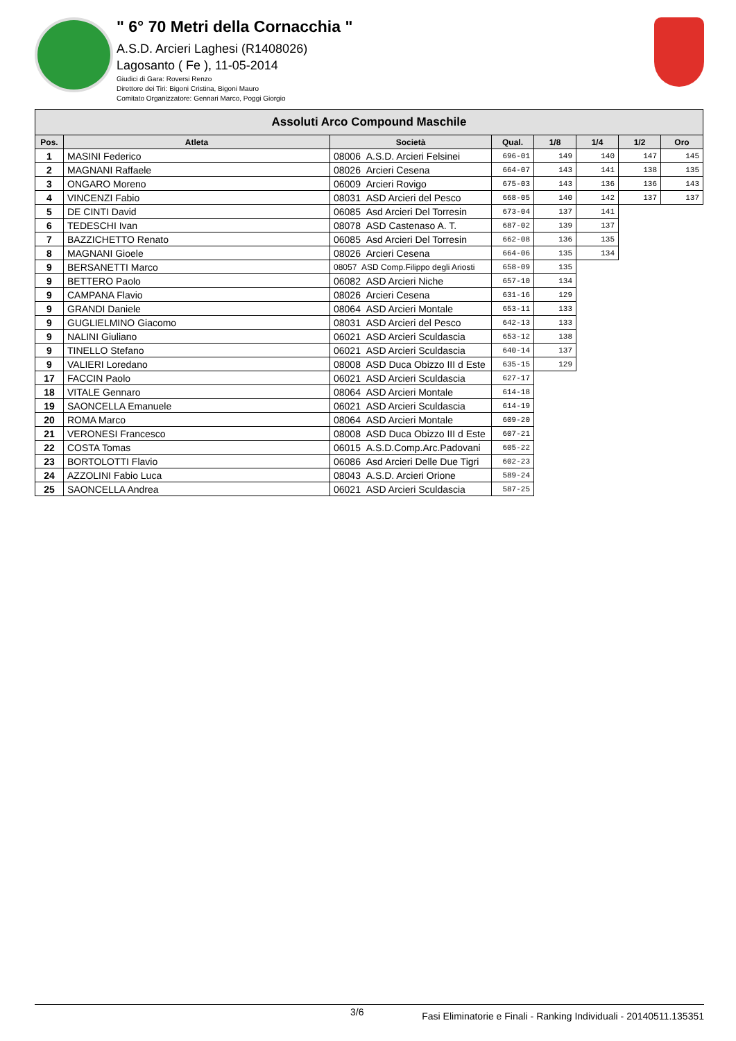" 6° 70 Metri della Cornacchia "
A.S.D. Arcieri Laghesi (R1408026)
Lagosanto ( Fe ), 11-05-2014
Giudici di Gara: Roversi Renzo
Direttore dei Tiri: Bigoni Cristina, Bigoni Mauro
Comitato Organizzatore: Gennari Marco, Poggi Giorgio
| Assoluti Arco Compound Maschile | | | | | | | |
| --- | --- | --- | --- | --- | --- | --- | --- |
| Pos. | Atleta | Società | Qual. | 1/8 | 1/4 | 1/2 | Oro |
| 1 | MASINI Federico | 08006 A.S.D. Arcieri Felsinei | 696-01 | 149 | 140 | 147 | 145 |
| 2 | MAGNANI Raffaele | 08026 Arcieri Cesena | 664-07 | 143 | 141 | 138 | 135 |
| 3 | ONGARO Moreno | 06009 Arcieri Rovigo | 675-03 | 143 | 136 | 136 | 143 |
| 4 | VINCENZI Fabio | 08031 ASD Arcieri del Pesco | 668-05 | 140 | 142 | 137 | 137 |
| 5 | DE CINTI David | 06085 Asd Arcieri Del Torresin | 673-04 | 137 | 141 | | |
| 6 | TEDESCHI Ivan | 08078 ASD Castenaso A. T. | 687-02 | 139 | 137 | | |
| 7 | BAZZICHETTO Renato | 06085 Asd Arcieri Del Torresin | 662-08 | 136 | 135 | | |
| 8 | MAGNANI Gioele | 08026 Arcieri Cesena | 664-06 | 135 | 134 | | |
| 9 | BERSANETTI Marco | 08057 ASD Comp.Filippo degli Ariosti | 658-09 | 135 | | | |
| 9 | BETTERO Paolo | 06082 ASD Arcieri Niche | 657-10 | 134 | | | |
| 9 | CAMPANA Flavio | 08026 Arcieri Cesena | 631-16 | 129 | | | |
| 9 | GRANDI Daniele | 08064 ASD Arcieri Montale | 653-11 | 133 | | | |
| 9 | GUGLIELMINO Giacomo | 08031 ASD Arcieri del Pesco | 642-13 | 133 | | | |
| 9 | NALINI Giuliano | 06021 ASD Arcieri Sculdascia | 653-12 | 138 | | | |
| 9 | TINELLO Stefano | 06021 ASD Arcieri Sculdascia | 640-14 | 137 | | | |
| 9 | VALIERI Loredano | 08008 ASD Duca Obizzo III d Este | 635-15 | 129 | | | |
| 17 | FACCIN Paolo | 06021 ASD Arcieri Sculdascia | 627-17 | | | | |
| 18 | VITALE Gennaro | 08064 ASD Arcieri Montale | 614-18 | | | | |
| 19 | SAONCELLA Emanuele | 06021 ASD Arcieri Sculdascia | 614-19 | | | | |
| 20 | ROMA Marco | 08064 ASD Arcieri Montale | 609-20 | | | | |
| 21 | VERONESI Francesco | 08008 ASD Duca Obizzo III d Este | 607-21 | | | | |
| 22 | COSTA Tomas | 06015 A.S.D.Comp.Arc.Padovani | 605-22 | | | | |
| 23 | BORTOLOTTI Flavio | 06086 Asd Arcieri Delle Due Tigri | 602-23 | | | | |
| 24 | AZZOLINI Fabio Luca | 08043 A.S.D. Arcieri Orione | 589-24 | | | | |
| 25 | SAONCELLA Andrea | 06021 ASD Arcieri Sculdascia | 587-25 | | | | |
3/6 Fasi Eliminatorie e Finali - Ranking Individuali - 20140511.135351